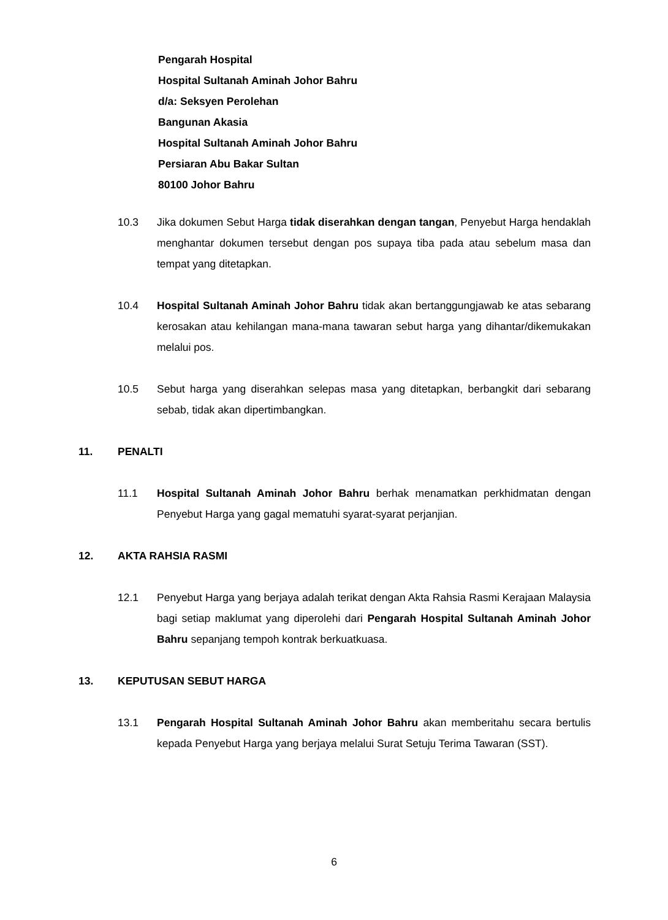Pengarah Hospital
Hospital Sultanah Aminah Johor Bahru
d/a: Seksyen Perolehan
Bangunan Akasia
Hospital Sultanah Aminah Johor Bahru
Persiaran Abu Bakar Sultan
80100 Johor Bahru
10.3 Jika dokumen Sebut Harga tidak diserahkan dengan tangan, Penyebut Harga hendaklah menghantar dokumen tersebut dengan pos supaya tiba pada atau sebelum masa dan tempat yang ditetapkan.
10.4 Hospital Sultanah Aminah Johor Bahru tidak akan bertanggungjawab ke atas sebarang kerosakan atau kehilangan mana-mana tawaran sebut harga yang dihantar/dikemukakan melalui pos.
10.5 Sebut harga yang diserahkan selepas masa yang ditetapkan, berbangkit dari sebarang sebab, tidak akan dipertimbangkan.
11. PENALTI
11.1 Hospital Sultanah Aminah Johor Bahru berhak menamatkan perkhidmatan dengan Penyebut Harga yang gagal mematuhi syarat-syarat perjanjian.
12. AKTA RAHSIA RASMI
12.1 Penyebut Harga yang berjaya adalah terikat dengan Akta Rahsia Rasmi Kerajaan Malaysia bagi setiap maklumat yang diperolehi dari Pengarah Hospital Sultanah Aminah Johor Bahru sepanjang tempoh kontrak berkuatkuasa.
13. KEPUTUSAN SEBUT HARGA
13.1 Pengarah Hospital Sultanah Aminah Johor Bahru akan memberitahu secara bertulis kepada Penyebut Harga yang berjaya melalui Surat Setuju Terima Tawaran (SST).
6